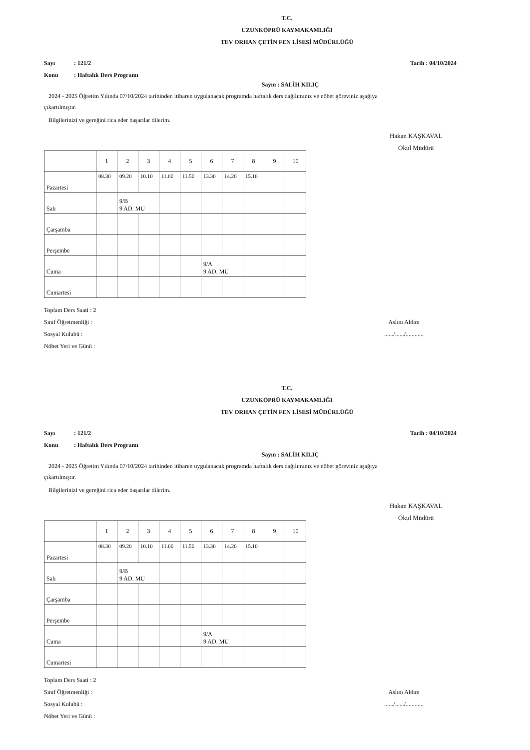T.C.
UZUNKÖPRÜ KAYMAKAMLIĞI
TEV ORHAN ÇETİN FEN LİSESİ MÜDÜRLÜĞÜ
Sayı: 121/2
Konu: Haftalık Ders Programı
Tarih : 04/10/2024
Sayın : SALİH KILIÇ
2024 - 2025 Öğretim Yılında 07/10/2024 tarihinden itibaren uygulanacak programda haftalık ders dağılımınız ve nöbet göreviniz aşağıya çıkartılmıştır.
Bilgilerinizi ve gereğini rica eder başarılar dilerim.
Hakan KAŞKAVAL
Okul Müdürü
| | 1 | 2 | 3 | 4 | 5 | 6 | 7 | 8 | 9 | 10 |
| Pazartesi | 08.30 | 09.20 | 10.10 | 11.00 | 11.50 | 13.30 | 14.20 | 15.10 | | |
| Salı | | 9/B 9 AD. MU | | | | | | | | |
| Çarşamba | | | | | | | | | | |
| Perşembe | | | | | | | | | | |
| Cuma | | | | | | 9/A 9 AD. MU | | | | |
| Cumartesi | | | | | | | | | | |
Toplam Ders Saati : 2
Sınıf Öğretmenliği :
Sosyal Kulubü :
Nöbet Yeri ve Günü :
Aslını Aldım
....../....../............
T.C.
UZUNKÖPRÜ KAYMAKAMLIĞI
TEV ORHAN ÇETİN FEN LİSESİ MÜDÜRLÜĞÜ
Sayı: 121/2
Konu: Haftalık Ders Programı
Tarih : 04/10/2024
Sayın : SALİH KILIÇ
2024 - 2025 Öğretim Yılında 07/10/2024 tarihinden itibaren uygulanacak programda haftalık ders dağılımınız ve nöbet göreviniz aşağıya çıkartılmıştır.
Bilgilerinizi ve gereğini rica eder başarılar dilerim.
Hakan KAŞKAVAL
Okul Müdürü
| | 1 | 2 | 3 | 4 | 5 | 6 | 7 | 8 | 9 | 10 |
| Pazartesi | 08.30 | 09.20 | 10.10 | 11.00 | 11.50 | 13.30 | 14.20 | 15.10 | | |
| Salı | | 9/B 9 AD. MU | | | | | | | | |
| Çarşamba | | | | | | | | | | |
| Perşembe | | | | | | | | | | |
| Cuma | | | | | | 9/A 9 AD. MU | | | | |
| Cumartesi | | | | | | | | | | |
Toplam Ders Saati : 2
Sınıf Öğretmenliği :
Sosyal Kulubü :
Nöbet Yeri ve Günü :
Aslını Aldım
....../....../............